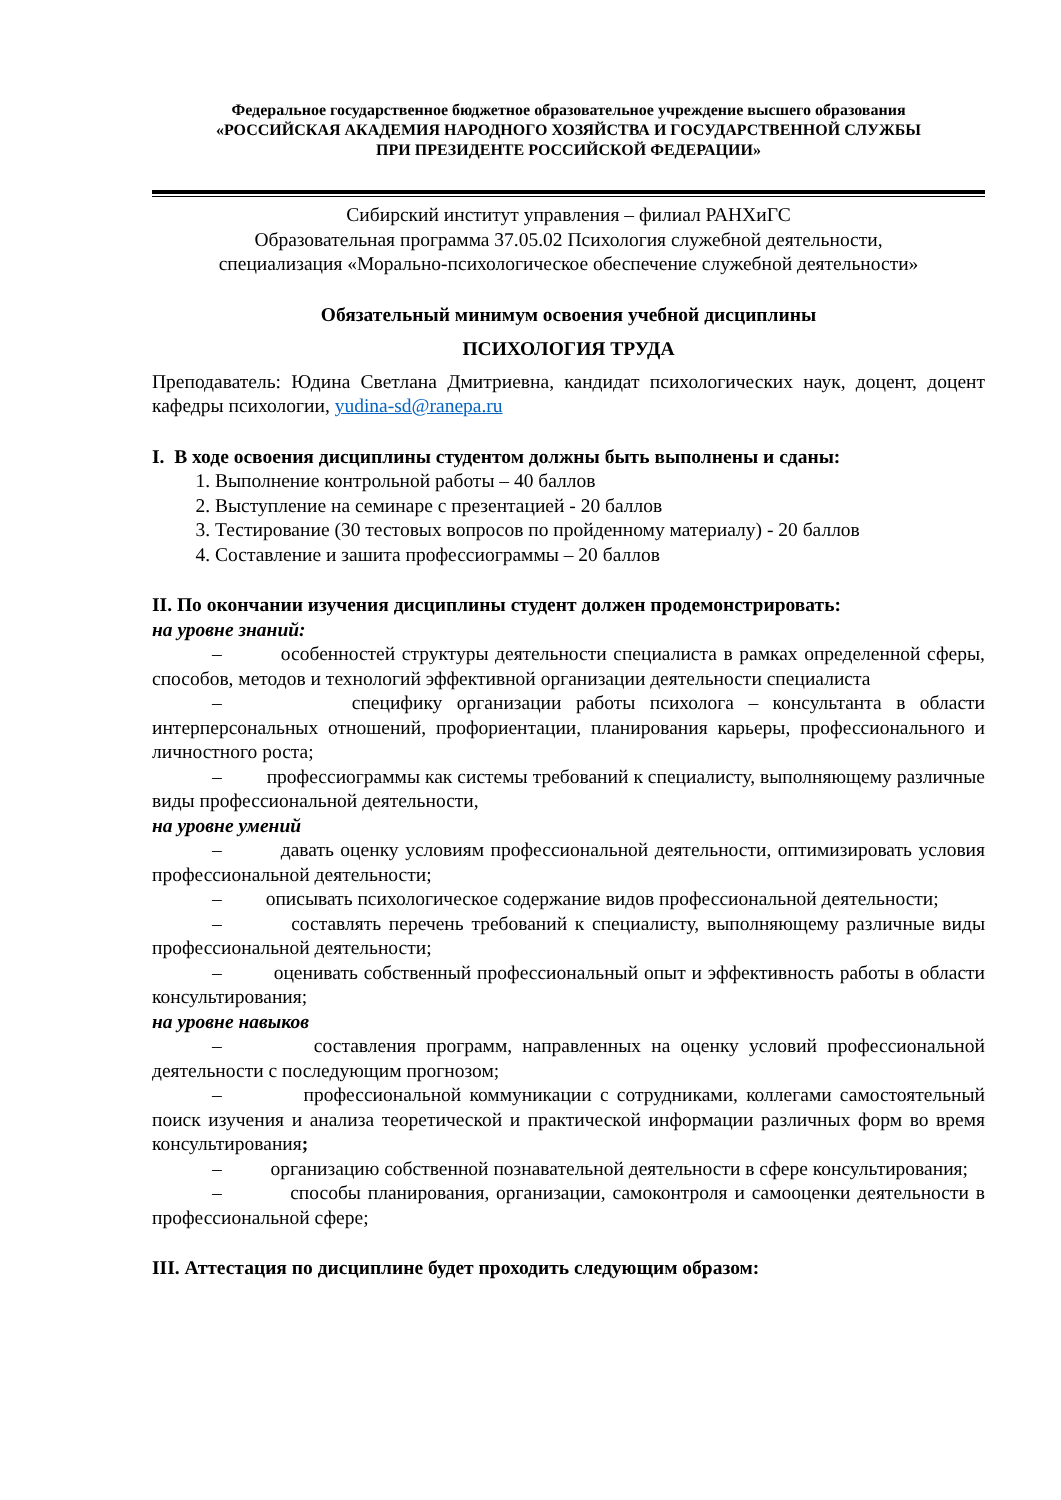Федеральное государственное бюджетное образовательное учреждение высшего образования
«РОССИЙСКАЯ АКАДЕМИЯ НАРОДНОГО ХОЗЯЙСТВА И ГОСУДАРСТВЕННОЙ СЛУЖБЫ
ПРИ ПРЕЗИДЕНТЕ РОССИЙСКОЙ ФЕДЕРАЦИИ»
Сибирский институт управления – филиал РАНХиГС
Образовательная программа 37.05.02 Психология служебной деятельности,
специализация «Морально-психологическое обеспечение служебной деятельности»
Обязательный минимум освоения учебной дисциплины
ПСИХОЛОГИЯ ТРУДА
Преподаватель: Юдина Светлана Дмитриевна, кандидат психологических наук, доцент, доцент кафедры психологии, yudina-sd@ranepa.ru
I. В ходе освоения дисциплины студентом должны быть выполнены и сданы:
1. Выполнение контрольной работы – 40 баллов
2. Выступление на семинаре с презентацией - 20 баллов
3. Тестирование (30 тестовых вопросов по пройденному материалу) - 20 баллов
4. Составление и зашита профессиограммы – 20 баллов
II. По окончании изучения дисциплины студент должен продемонстрировать:
на уровне знаний:
– особенностей структуры деятельности специалиста в рамках определенной сферы, способов, методов и технологий эффективной организации деятельности специалиста
– специфику организации работы психолога – консультанта в области интерперсональных отношений, профориентации, планирования карьеры, профессионального и личностного роста;
– профессиограммы как системы требований к специалисту, выполняющему различные виды профессиональной деятельности,
на уровне умений
– давать оценку условиям профессиональной деятельности, оптимизировать условия профессиональной деятельности;
– описывать психологическое содержание видов профессиональной деятельности;
– составлять перечень требований к специалисту, выполняющему различные виды профессиональной деятельности;
– оценивать собственный профессиональный опыт и эффективность работы в области консультирования;
на уровне навыков
– составления программ, направленных на оценку условий профессиональной деятельности с последующим прогнозом;
– профессиональной коммуникации с сотрудниками, коллегами самостоятельный поиск изучения и анализа теоретической и практической информации различных форм во время консультирования;
– организацию собственной познавательной деятельности в сфере консультирования;
– способы планирования, организации, самоконтроля и самооценки деятельности в профессиональной сфере;
III. Аттестация по дисциплине будет проходить следующим образом: